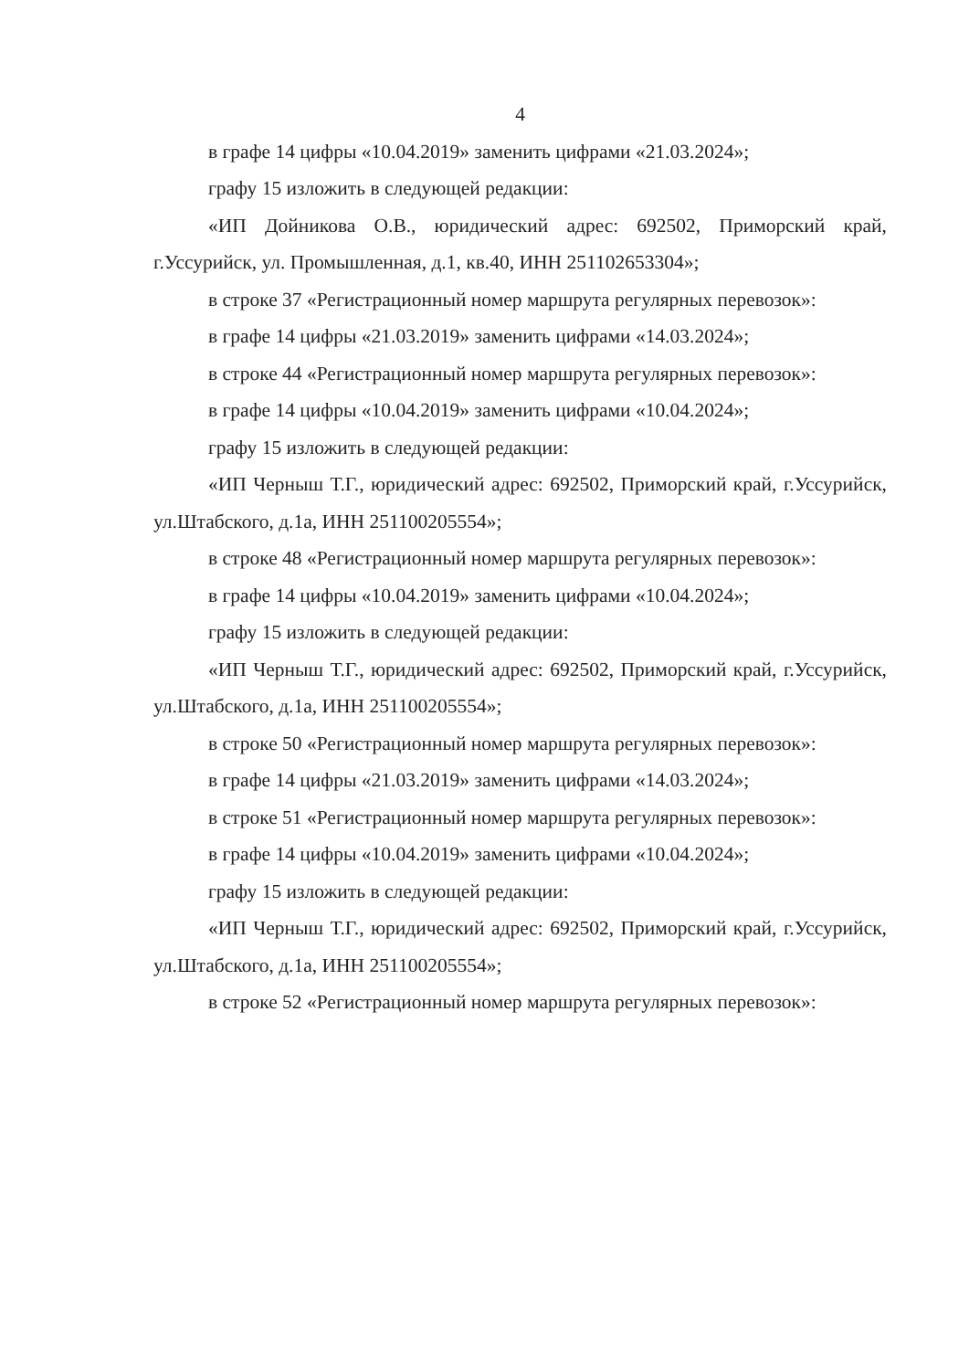4
в графе 14 цифры «10.04.2019» заменить цифрами «21.03.2024»;
графу 15 изложить в следующей редакции:
«ИП Дойникова О.В., юридический адрес: 692502, Приморский край, г.Уссурийск, ул. Промышленная, д.1, кв.40, ИНН 251102653304»;
в строке 37 «Регистрационный номер маршрута регулярных перевозок»:
в графе 14 цифры «21.03.2019» заменить цифрами «14.03.2024»;
в строке 44 «Регистрационный номер маршрута регулярных перевозок»:
в графе 14 цифры «10.04.2019» заменить цифрами «10.04.2024»;
графу 15 изложить в следующей редакции:
«ИП Черныш Т.Г., юридический адрес: 692502, Приморский край, г.Уссурийск, ул.Штабского, д.1а, ИНН 251100205554»;
в строке 48 «Регистрационный номер маршрута регулярных перевозок»:
в графе 14 цифры «10.04.2019» заменить цифрами «10.04.2024»;
графу 15 изложить в следующей редакции:
«ИП Черныш Т.Г., юридический адрес: 692502, Приморский край, г.Уссурийск, ул.Штабского, д.1а, ИНН 251100205554»;
в строке 50 «Регистрационный номер маршрута регулярных перевозок»:
в графе 14 цифры «21.03.2019» заменить цифрами «14.03.2024»;
в строке 51 «Регистрационный номер маршрута регулярных перевозок»:
в графе 14 цифры «10.04.2019» заменить цифрами «10.04.2024»;
графу 15 изложить в следующей редакции:
«ИП Черныш Т.Г., юридический адрес: 692502, Приморский край, г.Уссурийск, ул.Штабского, д.1а, ИНН 251100205554»;
в строке 52 «Регистрационный номер маршрута регулярных перевозок»: